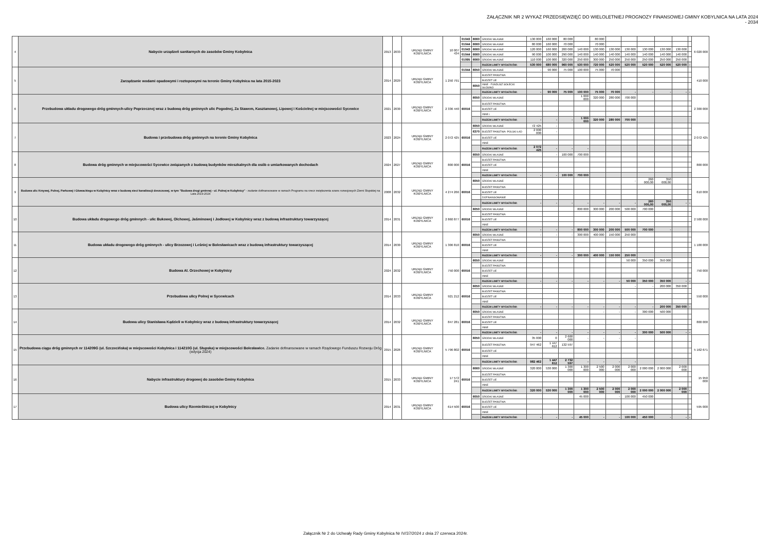ZAŁĄCZNIK NR 2 WYKAZ PRZEDSIĘWZIĘĆ DO WIELOLETNIEJ PROGNOZY FINANSOWEJ GMINY KOBYLNICA NA LATA 2024
- 2034
| 4 | Nabycie urządzeń sanitarnych do zasobów Gminy Kobylnica | 2013 | 2033 | URZĄD GMINY KOBYLNICA | 10 007 434 | 01043 | 6060 | ŚRODKI WŁASNE | 130 000 | 160 000 | 80 000 | | 80 000 | | | | | | | 6 020 000 |
| | | | | | | 01044 | 6060 | ŚRODKI WŁASNE | 80 000 | 160 000 | 70 000 | | 70 000 | | | | | | | |
| | | | | | | 01043 | 6060 | ŚRODKI WŁASNE | 120 000 | 160 000 | 200 000 | 140 000 | 130 000 | 130 000 | 130 000 | 130 000 | 130 000 | 130 000 | | |
| | | | | | | 01044 | 6060 | ŚRODKI WŁASNE | 90 000 | 100 000 | 290 000 | 140 000 | 140 000 | 140 000 | 140 000 | 140 000 | 140 000 | 140 000 | | |
| | | | | | | 01095 | 6060 | ŚRODKI WŁASNE | 110 000 | 100 000 | 320 000 | 250 000 | 300 000 | 250 000 | 250 000 | 250 000 | 250 000 | 250 000 | | |
| | | | | | | | | RAZEM LIMITY WYDATKÓW: | 530 000 | 680 000 | 960 000 | 530 000 | 720 000 | 520 000 | 520 000 | 520 000 | 520 000 | 520 000 | - | |
| 5 | Zarządzanie wodami opadowymi i roztopowymi na terenie Gminy Kobylnica na lata 2015-2023 | 2014 | 2029 | URZĄD GMINY KOBYLNICA | 1 250 791 | 01044 | 6050 | ŚRODKI WŁASNE | - | 90 000 | 75 000 | 100 000 | 75 000 | 70 000 | | | | | | 410 000 |
| | | | | | | | | BUDŻET PAŃSTWA | | | | | | | | | | | | |
| | | | | | | | | BUDŻET UE | | | | | | | | | | | | |
| | | | | | | | 6050 | INNE - FUNDUSZ SOŁECKI SŁOSINO | | | | | | | | | | | | |
| | | | | | | | | RAZEM LIMITY WYDATKÓW: | - | 90 000 | 75 000 | 100 000 | 75 000 | 70 000 | - | - | - | - | - | |
| 6 | Przebudowa układu drogowego dróg gminnych-ulicy Poprzecznej wraz z budową dróg gminnych ulic Pogodnej, Za Stawem, Kasztanowej, Lipowej i Kościelnej w miejscowości Sycewice | 2021 | 2030 | URZĄD GMINY KOBYLNICA | 2 336 440 | 60016 | 6050 | ŚRODKI WŁASNE | | | | 1 000 000 | 320 000 | 280 000 | 700 000 | | | | | 2 300 000 |
| | | | | | | | | BUDŻET PAŃSTWA | | | | | | | | | | | | |
| | | | | | | | | BUDŻET UE | | | | | | | | | | | | |
| | | | | | | | | INNE i | | | | | | | | | | | | |
| | | | | | | | | RAZEM LIMITY WYDATKÓW: | - | - | - | 1 000 000 | 320 000 | 280 000 | 700 000 | | | | | |
| 7 | Budowa i przebudowa dróg gminnych na terenie Gminy Kobylnica | 2023 | 2024 | URZĄD GMINY KOBYLNICA | 2 072 425 | 60016 | 6050 | ŚRODKI WŁASNE | 72 425 | - | | | | | | | | | | 2 072 425 |
| | | | | | | | 6370 | BUDŻET PAŃSTWA- POLSKI ŁAD | 2 000 000 | - | | | | | | | | | | |
| | | | | | | | | BUDŻET UE | | | | | | | | | | | | |
| | | | | | | | | INNE | | | | | | | | | | | | |
| | | | | | | | | RAZEM LIMITY WYDATKÓW: | 2 072 425 | - | - | - | | | | | | | | |
| 8 | Budowa dróg gminnych w miejscowości Sycewice związanych z budową budynków mieszkalnych dla osób o umiarkowanych dochodach | 2024 | 2027 | URZĄD GMINY KOBYLNICA | 800 000 | 60016 | 6050 | ŚRODKI WŁASNE | | - | 100 000 | 700 000 | | | | | | | | 800 000 |
| | | | | | | | | BUDŻET PAŃSTWA | | | | | | | | | | | | |
| | | | | | | | | BUDŻET UE | | | | | | | | | | | | |
| | | | | | | | | INNE | | | | | | | | | | | | |
| | | | | | | | | RAZEM LIMITY WYDATKÓW: | - | - | 100 000 | 700 000 | | | | | | | | |
| 9 | Budowa ulic Krzywej, Polnej, Parkowej i Głowackiego w Kobylnicy wraz z budową sieci kanalizacji deszczowej, w tym "Budowa drogi gminnej - ul. Polnej w Kobylnicy" - zadanie dofinansowane w ramach Programu na rzecz zwiększenia szans rozwojowych Ziemi Słupskiej na Lata 2019-2024 | 2008 | 2032 | URZĄD GMINY KOBYLNICA | 4 274 266 | 60016 | 6050 | ŚRODKI WŁASNE | | | | | | | - | 260 000,00 | 350 000,00 | | | 610 000 |
| | | | | | | | | BUDŻET PAŃSTWA | | | | | | | | | | | | |
| | | | | | | | | BUDŻET UE | | | | | | | | | | | | |
| | | | | | | | | DOFINANSOWANIE | | | | | | | | | | | | |
| | | | | | | | | RAZEM LIMITY WYDATKÓW: | - | - | - | - | - | - | - | 260 000,00 | 350 000,00 | - | - | |
| 10 | Budowa układu drogowego dróg gminnych - ulic Bukowej, Olchowej, Jaśminowej i Jodłowej w Kobylnicy wraz z budową infrastruktury towarzyszącej | 2014 | 2031 | URZĄD GMINY KOBYLNICA | 2 860 877 | 60016 | 6050 | ŚRODKI WŁASNE | | | | 800 000 | 300 000 | 200 000 | 500 000 | 700 000 | - | | | 2 500 000 |
| | | | | | | | | BUDŻET PAŃSTWA | | | | | | | | | | | | |
| | | | | | | | | BUDŻET UE | | | | | | | | | | | | |
| | | | | | | | | INNE | | | | | | | | | | | | |
| | | | | | | | | RAZEM LIMITY WYDATKÓW: | - | - | - | 800 000 | 300 000 | 200 000 | 500 000 | 700 000 | - | | | |
| 11 | Budowa układu drogowego dróg gminnych - ulicy Brzozowej i Leśniej w Bolesławicach wraz z budową infrastruktury towarzyszącej | 2014 | 2030 | URZĄD GMINY KOBYLNICA | 1 306 810 | 60016 | 6050 | ŚRODKI WŁASNE | - | - | - | 300 000 | 400 000 | 150 000 | 250 000 | | | | | 1 100 000 |
| | | | | | | | | BUDŻET PAŃSTWA | | | | | | | | | | | | |
| | | | | | | | | BUDŻET UE | | | | | | | | | | | | |
| | | | | | | | | INNE | | | | | | | | | | | | |
| | | | | | | | | RAZEM LIMITY WYDATKÓW: | - | - | - | 300 000 | 400 000 | 150 000 | 250 000 | | | | | |
| 12 | Budowa Al. Orzechowej w Kobylnicy | 2024 | 2032 | URZĄD GMINY KOBYLNICA | 750 000 | 60016 | 6050 | ŚRODKI WŁASNE | | | | | | | 50 000 | 350 000 | 350 000 | | | 750 000 |
| | | | | | | | | BUDŻET PAŃSTWA | | | | | | | | | | | | |
| | | | | | | | | BUDŻET UE | | | | | | | | | | | | |
| | | | | | | | | INNE | | | | | | | | | | | | |
| | | | | | | | | RAZEM LIMITY WYDATKÓW: | - | - | - | - | - | - | 50 000 | 350 000 | 350 000 | - | - | |
| 13 | Przebudowa ulicy Polnej w Sycewicach | 2014 | 2033 | URZĄD GMINY KOBYLNICA | 921 212 | 60016 | 6050 | ŚRODKI WŁASNE | | | | | | | - | - | 200 000 | 350 000 | | 550 000 |
| | | | | | | | | BUDŻET PAŃSTWA | | | | | | | | | | | | |
| | | | | | | | | BUDŻET UE | | | | | | | | | | | | |
| | | | | | | | | INNE | | | | | | | | | | | | |
| | | | | | | | | RAZEM LIMITY WYDATKÓW: | - | - | - | - | - | - | - | - | 200 000 | 350 000 | - | |
| 14 | Budowa ulicy Stanisława Kądzieli w Kobylnicy wraz z budową infrastruktury towarzyszącej | 2014 | 2032 | URZĄD GMINY KOBYLNICA | 847 281 | 60016 | 6050 | ŚRODKI WŁASNE | | | | | - | - | - | 300 000 | 500 000 | | | 800 000 |
| | | | | | | | | BUDŻET PAŃSTWA | | | | | | | | | | | | |
| | | | | | | | | BUDŻET UE | | | | | | | | | | | | |
| | | | | | | | | INNE | | | | | | | | | | | | |
| | | | | | | | | RAZEM LIMITY WYDATKÓW: | - | - | - | - | - | - | - | 300 000 | 500 000 | - | - | |
| 15 | Przebudowa ciągu dróg gminnych nr 114209G (ul. Szczecińska) w miejscowości Kobylnica i 114210G (ul. Słupska) w miejscowości Bolesławice. Zadanie dofinansowane w ramach Rządowego Funduszu Rozwoju Dróg (edycja 2024) | 2015 | 2026 | URZĄD GMINY KOBYLNICA | 5 796 802 | 60016 | 6050 | ŚRODKI WŁASNE | 35 000 | 0 | 2 600 000 | - | - | - | - | | | | | 5 162 671 |
| | | | | | | | | BUDŻET PAŃSTWA | 947 462 | 1 447 612 | 132 597 | | | | | | | | | |
| | | | | | | | | BUDŻET UE | | | | | | | | | | | | |
| | | | | | | | | INNE | | | | | | | | | | | | |
| | | | | | | | | RAZEM LIMITY WYDATKÓW: | 982 462 | 1 447 612 | 2 732 597 | - | - | - | - | | | | | |
| 16 | Nabycie infrastruktury drogowej do zasobów Gminy Kobylnica | 2015 | 2033 | URZĄD GMINY KOBYLNICA | 17 572 241 | 60016 | 6060 | ŚRODKI WŁASNE | 320 000 | 530 000 | 1 300 000 | 1 300 000 | 2 500 000 | 2 000 000 | 2 000 000 | 2 000 000 | 2 000 000 | 2 000 000 | | 15 950 000 |
| | | | | | | | | BUDŻET PAŃSTWA | | | | | | | | | | | | |
| | | | | | | | | BUDŻET UE | | | | | | | | | | | | |
| | | | | | | | | INNE | | | | | | | | | | | | |
| | | | | | | | | RAZEM LIMITY WYDATKÓW: | 320 000 | 530 000 | 1 300 000 | 1 300 000 | 2 500 000 | 2 000 000 | 2 000 000 | 2 000 000 | 2 000 000 | 2 000 000 | - | |
| 17 | Budowa ulicy Rzemieślniczej w Kobylnicy | 2014 | 2031 | URZĄD GMINY KOBYLNICA | 614 500 | 60016 | 6050 | ŚRODKI WŁASNE | | | | 45 000 | | - | 100 000 | 450 000 | | | | 595 000 |
| | | | | | | | | BUDŻET PAŃSTWA | | | | | | | | | | | | |
| | | | | | | | | BUDŻET UE | | | | | | | | | | | | |
| | | | | | | | | INNE | | | | | | | | | | | | |
| | | | | | | | | RAZEM LIMITY WYDATKÓW: | - | - | - | 45 000 | - | - | 100 000 | 450 000 | - | - | - | |
Załącznik Nr 2 do Uchwały Rady Gminy Kobylnica Nr IV/37/2024 z dnia 27 czerwca 2024r.